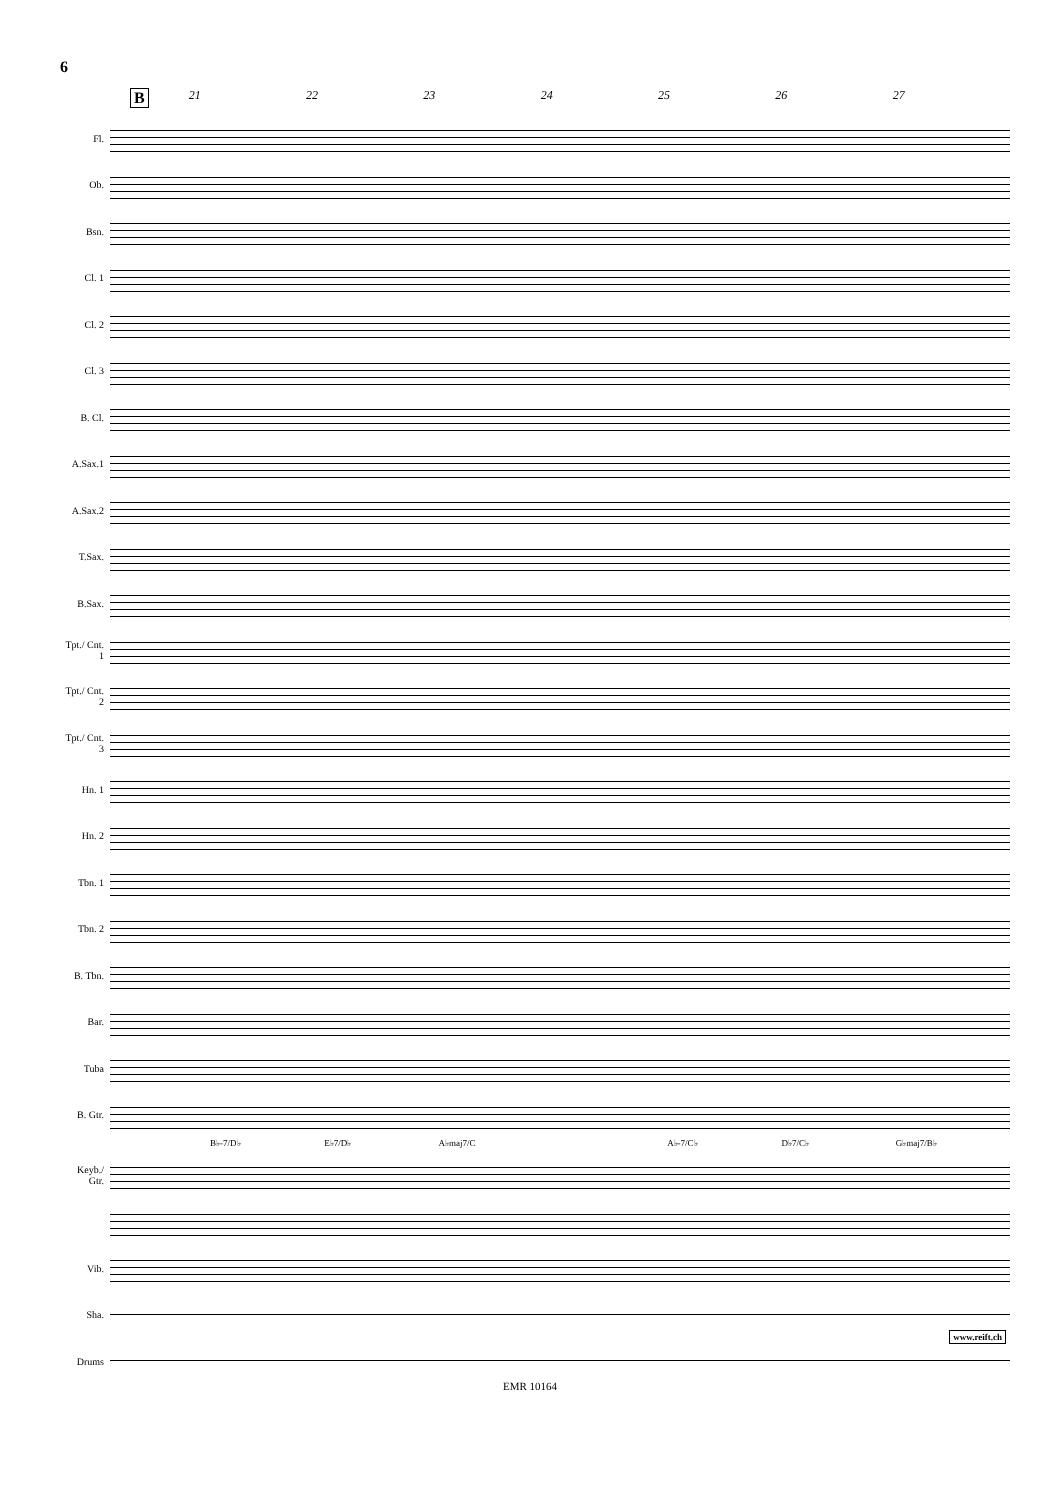6
B 21 22 23 24 25 26 27
Fl.
Ob.
Bsn.
Cl. 1
Cl. 2
Cl. 3
B. Cl.
A.Sax.1
A.Sax.2
T.Sax.
B.Sax.
Tpt./ Cnt. 1
Tpt./ Cnt. 2
Tpt./ Cnt. 3
Hn. 1
Hn. 2
Tbn. 1
Tbn. 2
B. Tbn.
Bar.
Tuba
B. Gtr.
B♭-7/D♭ E♭7/D♭ A♭maj7/C A♭-7/C♭ D♭7/C♭ G♭maj7/B♭
Keyb./ Gtr.
Vib.
Sha.
Drums
www.reift.ch
EMR 10164